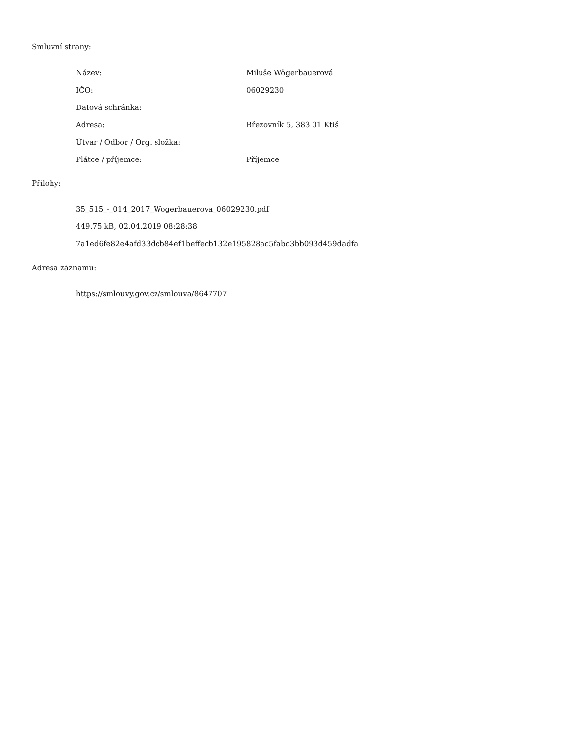Smluvní strany:
| Název: | Miluše Wögerbauerová |
| IČO: | 06029230 |
| Datová schránka: | |
| Adresa: | Březovník 5, 383 01 Ktiš |
| Útvar / Odbor / Org. složka: | |
| Plátce / příjemce: | Příjemce |
Přílohy:
35_515_-_014_2017_Wogerbauerova_06029230.pdf
449.75 kB, 02.04.2019 08:28:38
7a1ed6fe82e4afd33dcb84ef1beffecb132e195828ac5fabc3bb093d459dadfa
Adresa záznamu:
https://smlouvy.gov.cz/smlouva/8647707